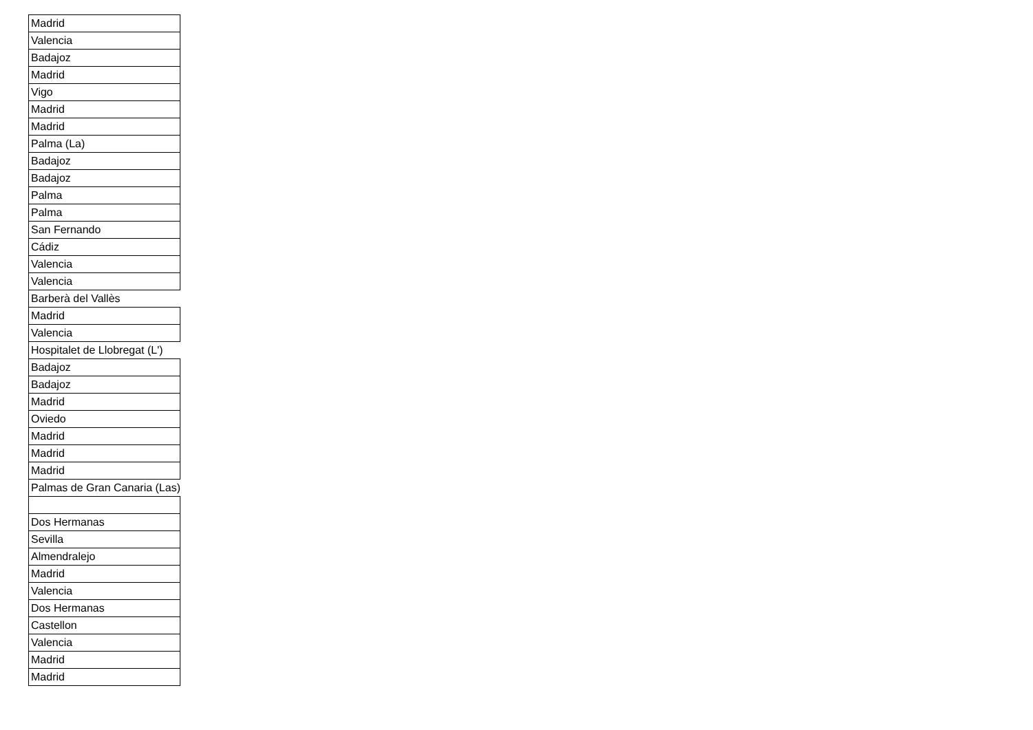| Madrid |
| Valencia |
| Badajoz |
| Madrid |
| Vigo |
| Madrid |
| Madrid |
| Palma (La) |
| Badajoz |
| Badajoz |
| Palma |
| Palma |
| San Fernando |
| Cádiz |
| Valencia |
| Valencia |
| Barberà del Vallès |
| Madrid |
| Valencia |
| Hospitalet de Llobregat (L') |
| Badajoz |
| Badajoz |
| Madrid |
| Oviedo |
| Madrid |
| Madrid |
| Madrid |
| Palmas de Gran Canaria (Las) |
| Dos Hermanas |
| Sevilla |
| Almendralejo |
| Madrid |
| Valencia |
| Dos Hermanas |
| Castellon |
| Valencia |
| Madrid |
| Madrid |